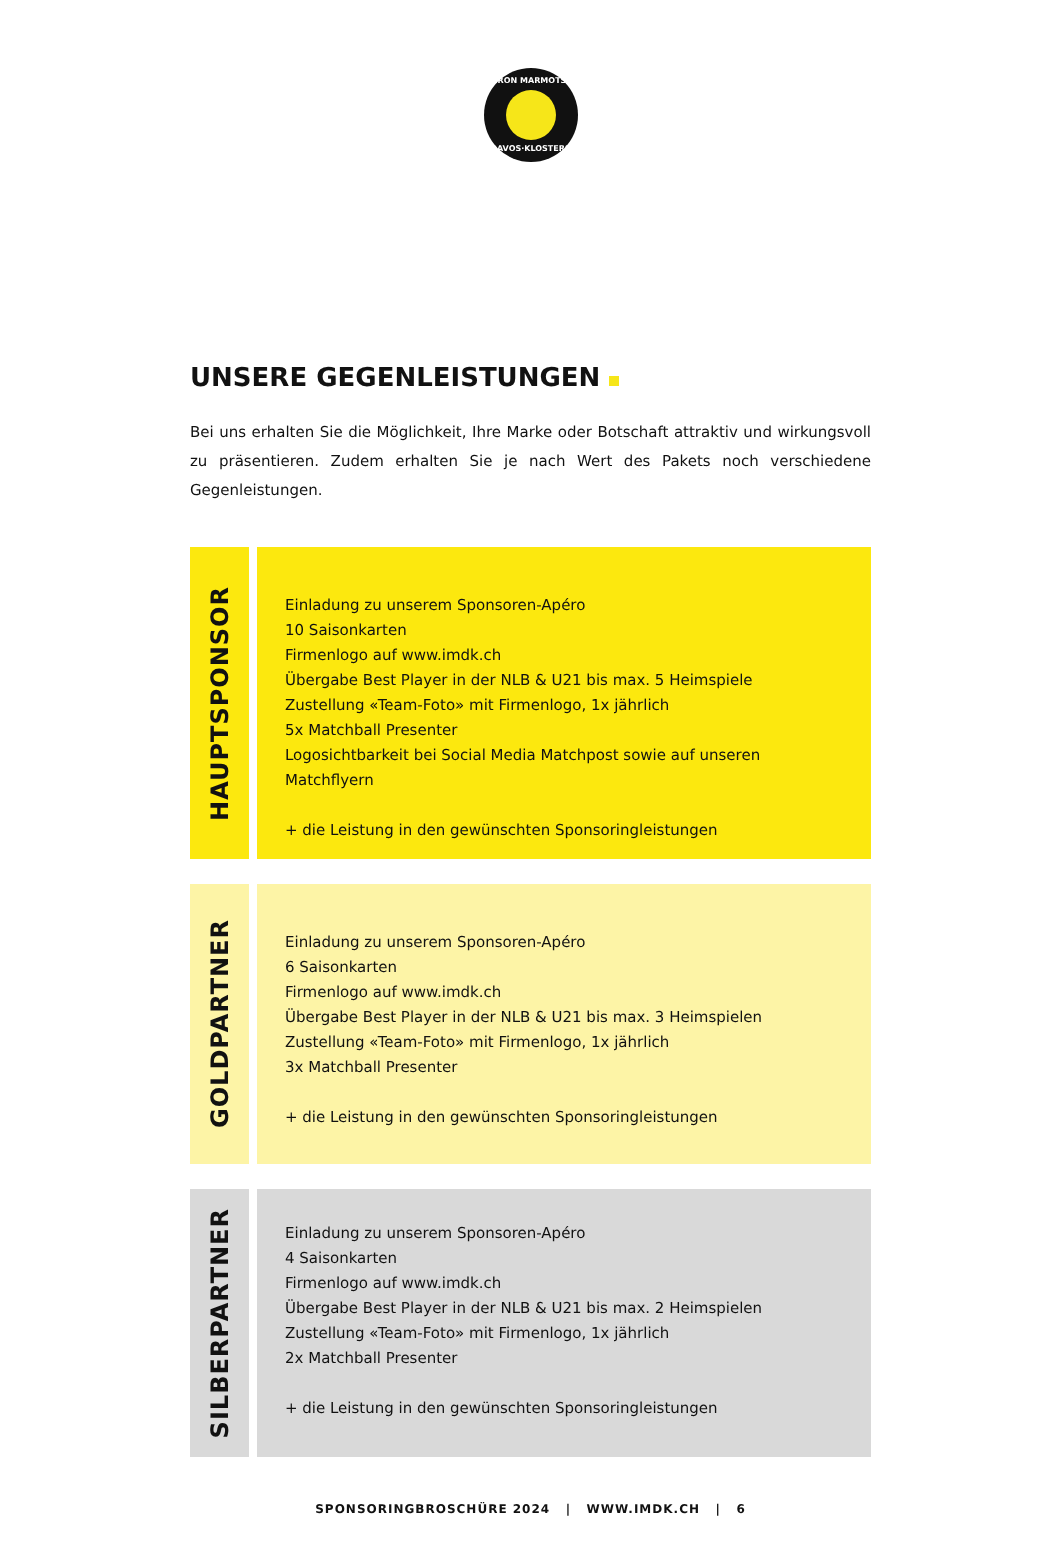IRON MARMOTS
DAVOS·KLOSTERS
UNSERE GEGENLEISTUNGEN
Bei uns erhalten Sie die Möglichkeit, Ihre Marke oder Botschaft attraktiv und wirkungsvoll zu präsentieren. Zudem erhalten Sie je nach Wert des Pakets noch verschiedene Gegenleistungen.
HAUPTSPONSOR
Einladung zu unserem Sponsoren-Apéro
10 Saisonkarten
Firmenlogo auf www.imdk.ch
Übergabe Best Player in der NLB & U21 bis max. 5 Heimspiele
Zustellung «Team-Foto» mit Firmenlogo, 1x jährlich
5x Matchball Presenter
Logosichtbarkeit bei Social Media Matchpost sowie auf unseren Matchflyern
+ die Leistung in den gewünschten Sponsoringleistungen
GOLDPARTNER
Einladung zu unserem Sponsoren-Apéro
6 Saisonkarten
Firmenlogo auf www.imdk.ch
Übergabe Best Player in der NLB & U21 bis max. 3 Heimspielen
Zustellung «Team-Foto» mit Firmenlogo, 1x jährlich
3x Matchball Presenter
+ die Leistung in den gewünschten Sponsoringleistungen
SILBERPARTNER
Einladung zu unserem Sponsoren-Apéro
4 Saisonkarten
Firmenlogo auf www.imdk.ch
Übergabe Best Player in der NLB & U21 bis max. 2 Heimspielen
Zustellung «Team-Foto» mit Firmenlogo, 1x jährlich
2x Matchball Presenter
+ die Leistung in den gewünschten Sponsoringleistungen
SPONSORINGBROSCHÜRE 2024 | WWW.IMDK.CH | 6